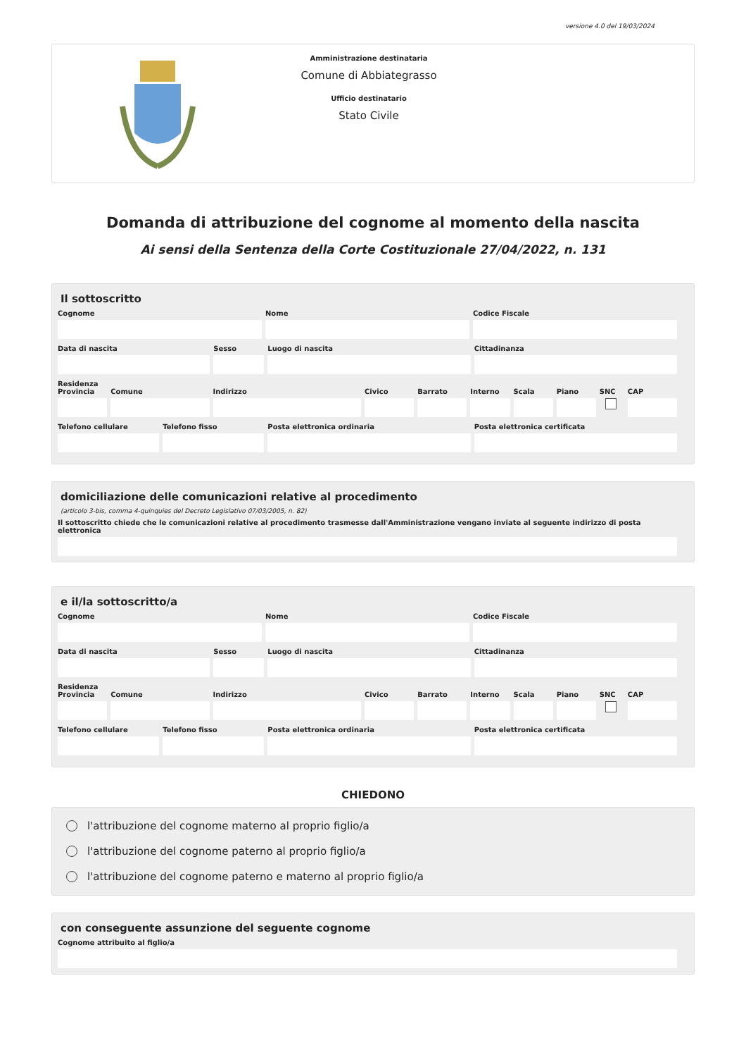versione 4.0 del 19/03/2024
Amministrazione destinataria
Comune di Abbiategrasso
Ufficio destinatario
Stato Civile
Domanda di attribuzione del cognome al momento della nascita
Ai sensi della Sentenza della Corte Costituzionale 27/04/2022, n. 131
Il sottoscritto
Cognome Nome Codice Fiscale
Data di nascita Sesso Luogo di nascita Cittadinanza
Residenza
Provincia Comune Indirizzo Civico Barrato Interno Scala Piano SNC CAP
Telefono cellulare Telefono fisso Posta elettronica ordinaria Posta elettronica certificata
domiciliazione delle comunicazioni relative al procedimento
(articolo 3-bis, comma 4-quinquies del Decreto Legislativo 07/03/2005, n. 82)
Il sottoscritto chiede che le comunicazioni relative al procedimento trasmesse dall'Amministrazione vengano inviate al seguente indirizzo di posta elettronica
e il/la sottoscritto/a
Cognome Nome Codice Fiscale
Data di nascita Sesso Luogo di nascita Cittadinanza
Residenza
Provincia Comune Indirizzo Civico Barrato Interno Scala Piano SNC CAP
Telefono cellulare Telefono fisso Posta elettronica ordinaria Posta elettronica certificata
CHIEDONO
l'attribuzione del cognome materno al proprio figlio/a
l'attribuzione del cognome paterno al proprio figlio/a
l'attribuzione del cognome paterno e materno al proprio figlio/a
con conseguente assunzione del seguente cognome
Cognome attribuito al figlio/a